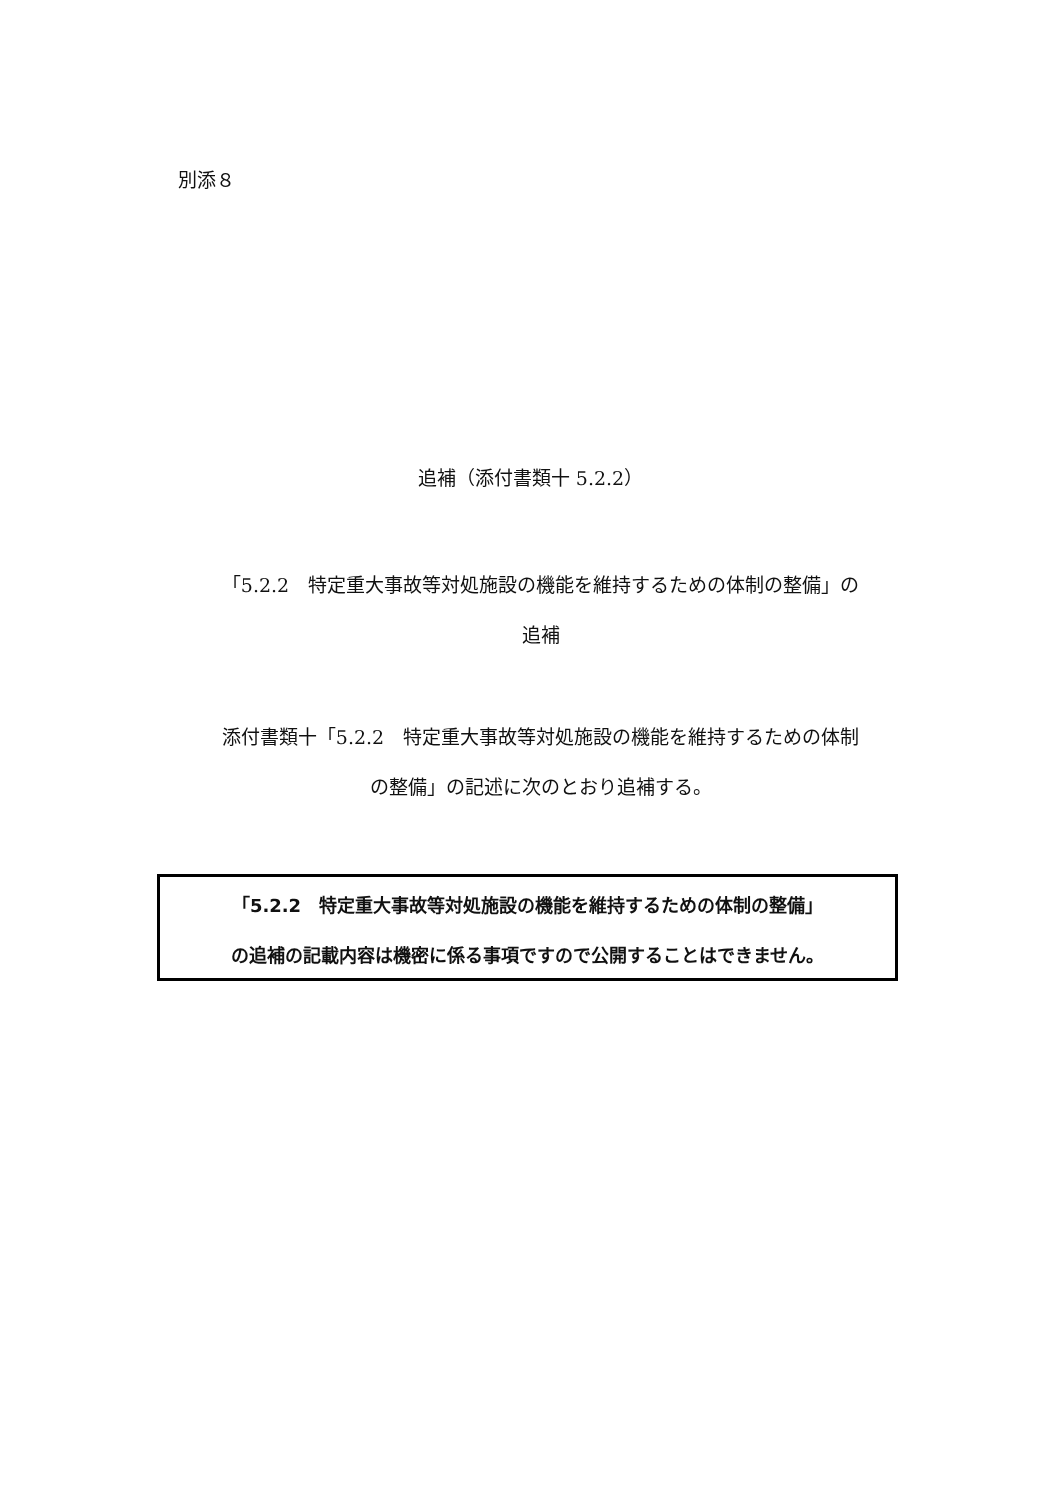別添８
追補（添付書類十 5.2.2）
「5.2.2　特定重大事故等対処施設の機能を維持するための体制の整備」の
追補
添付書類十「5.2.2　特定重大事故等対処施設の機能を維持するための体制
の整備」の記述に次のとおり追補する。
「5.2.2　特定重大事故等対処施設の機能を維持するための体制の整備」
の追補の記載内容は機密に係る事項ですので公開することはできません。